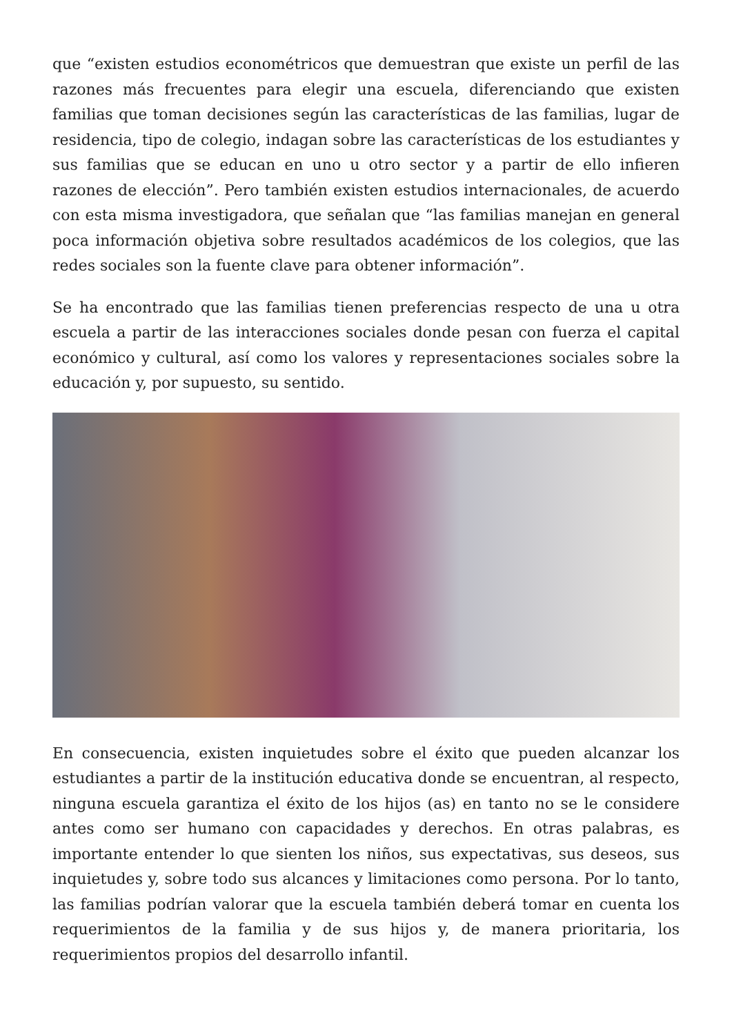que “existen estudios econométricos que demuestran que existe un perfil de las razones más frecuentes para elegir una escuela, diferenciando que existen familias que toman decisiones según las características de las familias, lugar de residencia, tipo de colegio, indagan sobre las características de los estudiantes y sus familias que se educan en uno u otro sector y a partir de ello infieren razones de elección”. Pero también existen estudios internacionales, de acuerdo con esta misma investigadora, que señalan que “las familias manejan en general poca información objetiva sobre resultados académicos de los colegios, que las redes sociales son la fuente clave para obtener información”.
Se ha encontrado que las familias tienen preferencias respecto de una u otra escuela a partir de las interacciones sociales donde pesan con fuerza el capital económico y cultural, así como los valores y representaciones sociales sobre la educación y, por supuesto, su sentido.
En consecuencia, existen inquietudes sobre el éxito que pueden alcanzar los estudiantes a partir de la institución educativa donde se encuentran, al respecto, ninguna escuela garantiza el éxito de los hijos (as) en tanto no se le considere antes como ser humano con capacidades y derechos. En otras palabras, es importante entender lo que sienten los niños, sus expectativas, sus deseos, sus inquietudes y, sobre todo sus alcances y limitaciones como persona. Por lo tanto, las familias podrían valorar que la escuela también deberá tomar en cuenta los requerimientos de la familia y de sus hijos y, de manera prioritaria, los requerimientos propios del desarrollo infantil.